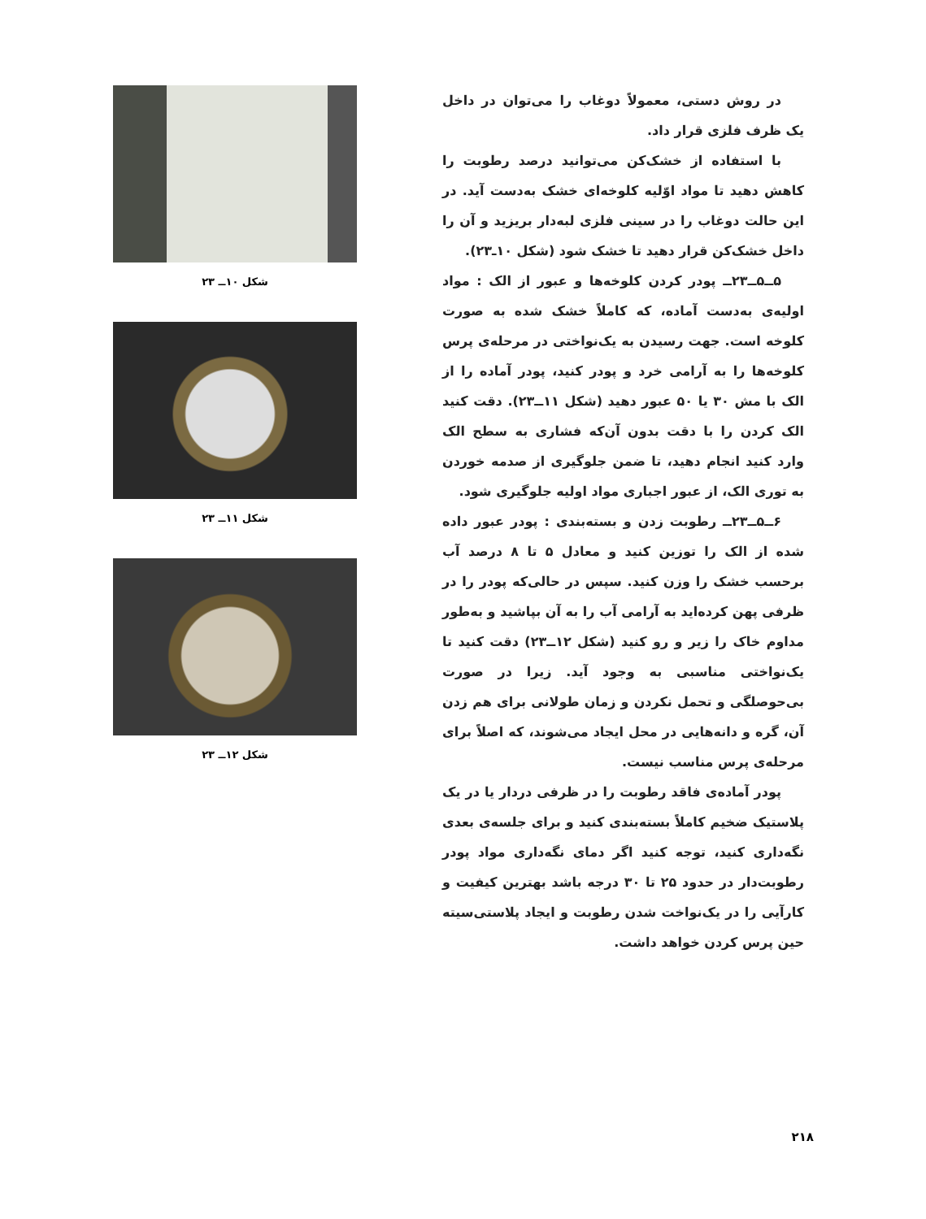در روش دستی، معمولاً دوغاب را می‌توان در داخل یک ظرف فلزی قرار داد.
با استفاده از خشک‌کن می‌توانید درصد رطوبت را کاهش دهید تا مواد اوّلیه کلوخه‌ای خشک به‌دست آید. در این حالت دوغاب را در سینی فلزی لبه‌دار بریزید و آن را داخل خشک‌کن قرار دهید تا خشک شود (شکل ۱۰ـ۲۳).
۵ــ۵ــ۲۳ــ پودر کردن کلوخه‌ها و عبور از الک : مواد اولیه‌ی به‌دست آماده، که کاملاً خشک شده به صورت کلوخه است. جهت رسیدن به یک‌نواختی در مرحله‌ی پرس کلوخه‌ها را به آرامی خرد و پودر کنید، پودر آماده را از الک با مش ۳۰ یا ۵۰ عبور دهید (شکل ۱۱ــ۲۳). دقت کنید الک کردن را با دقت بدون آن‌که فشاری به سطح الک وارد کنید انجام دهید، تا ضمن جلوگیری از صدمه خوردن به توری الک، از عبور اجباری مواد اولیه جلوگیری شود.
۶ــ۵ــ۲۳ــ رطوبت زدن و بسته‌بندی : پودر عبور داده شده از الک را توزین کنید و معادل ۵ تا ۸ درصد آب برحسب خشک را وزن کنید. سپس در حالی‌که پودر را در ظرفی پهن کرده‌اید به آرامی آب را به آن بپاشید و به‌طور مداوم خاک را زیر و رو کنید (شکل ۱۲ــ۲۳) دقت کنید تا یک‌نواختی مناسبی به وجود آید. زیرا در صورت بی‌حوصلگی و تحمل نکردن و زمان طولانی برای هم زدن آن، گره و دانه‌هایی در محل ایجاد می‌شوند، که اصلاً برای مرحله‌ی پرس مناسب نیست.
پودر آماده‌ی فاقد رطوبت را در ظرفی دردار یا در یک پلاستیک ضخیم کاملاً بسته‌بندی کنید و برای جلسه‌ی بعدی نگه‌داری کنید، توجه کنید اگر دمای نگه‌داری مواد پودر رطوبت‌دار در حدود ۲۵ تا ۳۰ درجه باشد بهترین کیفیت و کارآیی را در یک‌نواخت شدن رطوبت و ایجاد پلاستی‌سیته حین پرس کردن خواهد داشت.
شکل ۱۰ــ ۲۳
شکل ۱۱ــ ۲۳
شکل ۱۲ــ ۲۳
۲۱۸